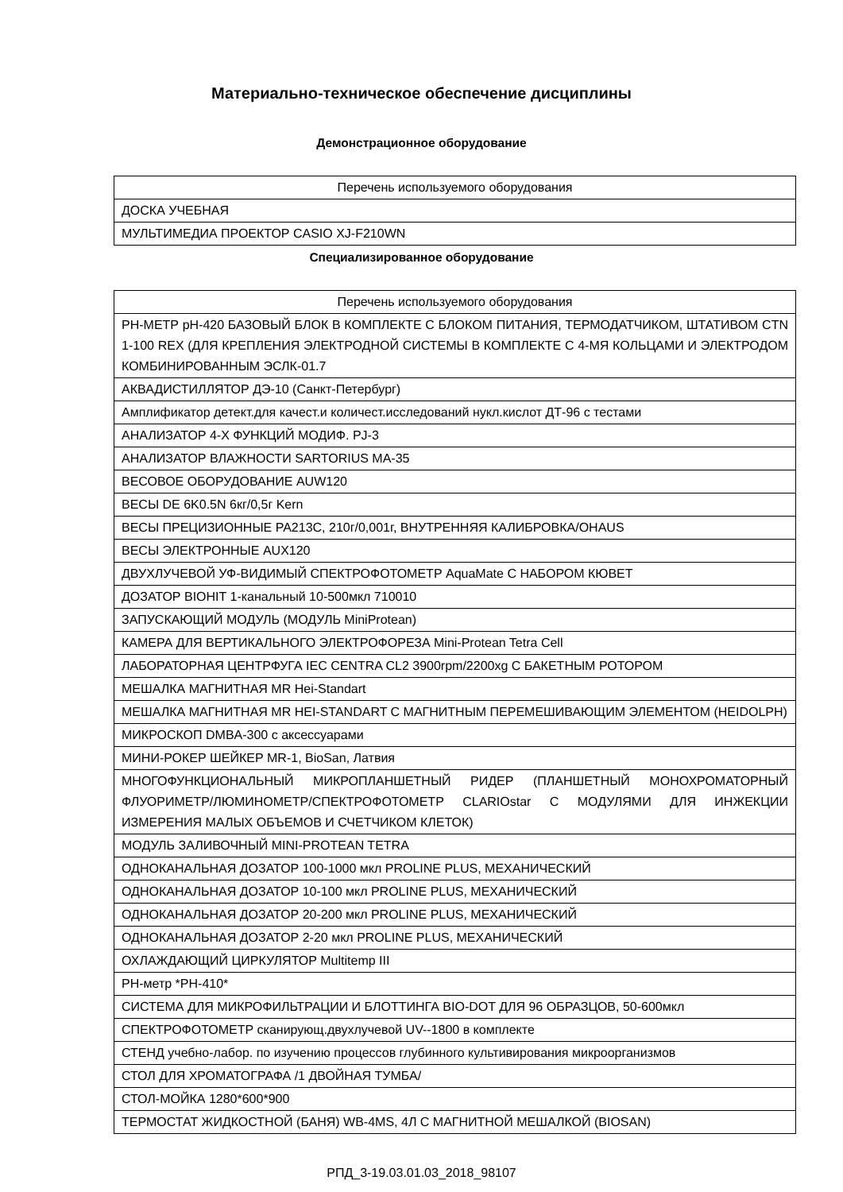Материально-техническое обеспечение дисциплины
Демонстрационное оборудование
| Перечень используемого оборудования |
| --- |
| ДОСКА УЧЕБНАЯ |
| МУЛЬТИМЕДИА ПРОЕКТОР CASIO XJ-F210WN |
Специализированное оборудование
| Перечень используемого оборудования |
| --- |
| РН-МЕТР pH-420 БАЗОВЫЙ БЛОК В КОМПЛЕКТЕ С БЛОКОМ ПИТАНИЯ, ТЕРМОДАТЧИКОМ, ШТАТИВОМ CTN 1-100 REX (ДЛЯ КРЕПЛЕНИЯ ЭЛЕКТРОДНОЙ СИСТЕМЫ В КОМПЛЕКТЕ С 4-МЯ КОЛЬЦАМИ И ЭЛЕКТРОДОМ КОМБИНИРОВАННЫМ ЭСЛК-01.7 |
| АКВАДИСТИЛЛЯТОР ДЭ-10 (Санкт-Петербург) |
| Амплификатор детект.для качест.и количест.исследований нукл.кислот ДТ-96 с тестами |
| АНАЛИЗАТОР 4-Х ФУНКЦИЙ МОДИФ. PJ-3 |
| АНАЛИЗАТОР ВЛАЖНОСТИ SARTORIUS MA-35 |
| ВЕСОВОЕ ОБОРУДОВАНИЕ AUW120 |
| ВЕСЫ DE 6K0.5N 6кг/0,5г Kern |
| ВЕСЫ ПРЕЦИЗИОННЫЕ PA213C, 210г/0,001г, ВНУТРЕННЯЯ КАЛИБРОВКА/OHAUS |
| ВЕСЫ ЭЛЕКТРОННЫЕ AUX120 |
| ДВУХЛУЧЕВОЙ УФ-ВИДИМЫЙ СПЕКТРОФОТОМЕТР AquaMate С НАБОРОМ КЮВЕТ |
| ДОЗАТОР BIOHIT 1-канальный 10-500мкл 710010 |
| ЗАПУСКАЮЩИЙ МОДУЛЬ (МОДУЛЬ MiniProtean) |
| КАМЕРА ДЛЯ ВЕРТИКАЛЬНОГО ЭЛЕКТРОФОРЕЗА Mini-Protean Tetra Cell |
| ЛАБОРАТОРНАЯ ЦЕНТРФУГА IEC CENTRA CL2 3900rpm/2200xg С БАКЕТНЫМ РОТОРОМ |
| МЕШАЛКА МАГНИТНАЯ MR Hei-Standart |
| МЕШАЛКА МАГНИТНАЯ MR HEI-STANDART С МАГНИТНЫМ ПЕРЕМЕШИВАЮЩИМ ЭЛЕМЕНТОМ (HEIDOLPH) |
| МИКРОСКОП DMBA-300 с аксессуарами |
| МИНИ-РОКЕР ШЕЙКЕР MR-1, BioSan, Латвия |
| МНОГОФУНКЦИОНАЛЬНЫЙ МИКРОПЛАНШЕТНЫЙ РИДЕР (ПЛАНШЕТНЫЙ МОНОХРОМАТОРНЫЙ ФЛУОРИМЕТР/ЛЮМИНОМЕТР/СПЕКТРОФОТОМЕТР CLARIOstar С МОДУЛЯМИ ДЛЯ ИНЖЕКЦИИ ИЗМЕРЕНИЯ МАЛЫХ ОБЪЕМОВ И СЧЕТЧИКОМ КЛЕТОК) |
| МОДУЛЬ ЗАЛИВОЧНЫЙ MINI-PROTEAN TETRA |
| ОДНОКАНАЛЬНАЯ ДОЗАТОР 100-1000 мкл PROLINE PLUS, МЕХАНИЧЕСКИЙ |
| ОДНОКАНАЛЬНАЯ ДОЗАТОР 10-100 мкл PROLINE PLUS, МЕХАНИЧЕСКИЙ |
| ОДНОКАНАЛЬНАЯ ДОЗАТОР 20-200 мкл PROLINE PLUS, МЕХАНИЧЕСКИЙ |
| ОДНОКАНАЛЬНАЯ ДОЗАТОР 2-20 мкл PROLINE PLUS, МЕХАНИЧЕСКИЙ |
| ОХЛАЖДАЮЩИЙ ЦИРКУЛЯТОР Multitemp III |
| РН-метр *РН-410* |
| СИСТЕМА ДЛЯ МИКРОФИЛЬТРАЦИИ И БЛОТТИНГА BIO-DOT ДЛЯ 96 ОБРАЗЦОВ, 50-600мкл |
| СПЕКТРОФОТОМЕТР сканирующ.двухлучевой UV--1800 в комплекте |
| СТЕНД учебно-лабор. по изучению процессов глубинного культивирования микроорганизмов |
| СТОЛ ДЛЯ ХРОМАТОГРАФА /1 ДВОЙНАЯ ТУМБА/ |
| СТОЛ-МОЙКА 1280*600*900 |
| ТЕРМОСТАТ ЖИДКОСТНОЙ (БАНЯ) WB-4MS, 4Л С МАГНИТНОЙ МЕШАЛКОЙ (BIOSAN) |
РПД_3-19.03.01.03_2018_98107